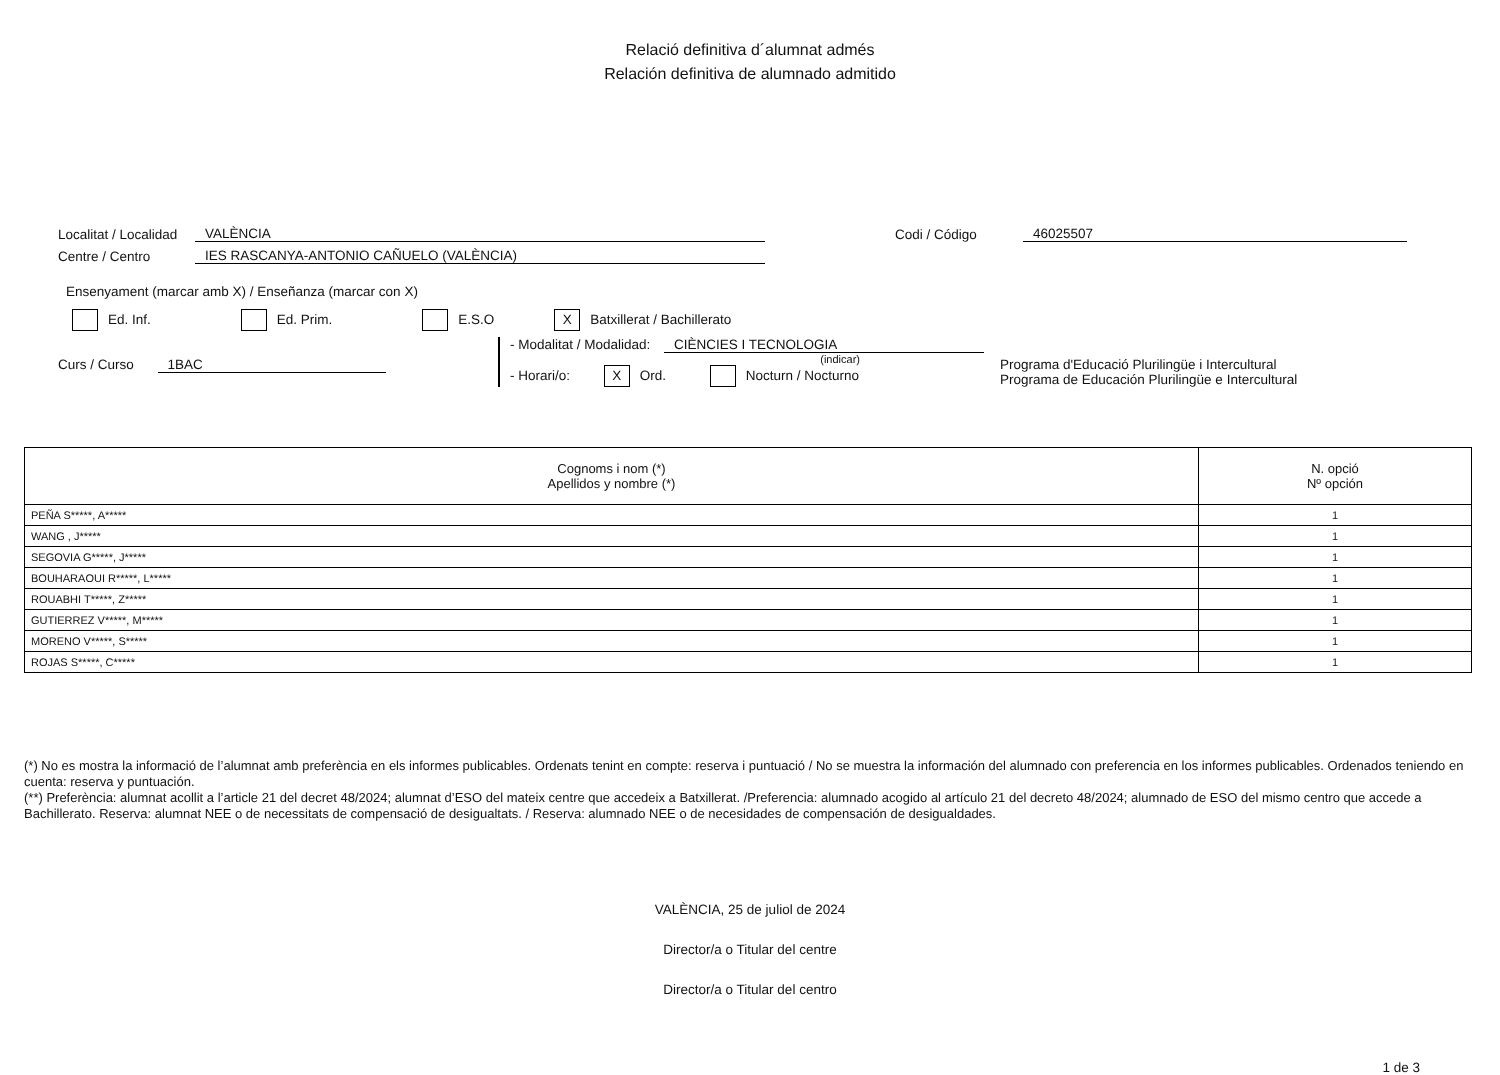Relació definitiva d´alumnat admés
Relación definitiva de alumnado admitido
Localitat / Localidad VALÈNCIA Codi / Código 46025507
Centre / Centro IES RASCANYA-ANTONIO CAÑUELO (VALÈNCIA)
Ensenyament (marcar amb X) / Enseñanza (marcar con X)
Ed. Inf. Ed. Prim. E.S.O X Batxillerat / Bachillerato
Curs / Curso 1BAC
- Modalitat / Modalidad: CIÈNCIES I TECNOLOGIA
(indicar)
- Horari/o: X Ord. Nocturn / Nocturno
Programa d'Educació Plurilingüe i Intercultural
Programa de Educación Plurilingüe e Intercultural
| Cognoms i nom (*) Apellidos y nombre (*) | N. opció Nº opción |
| --- | --- |
| PEÑA S*****, A***** | 1 |
| WANG , J***** | 1 |
| SEGOVIA G*****, J***** | 1 |
| BOUHARAOUI R*****, L***** | 1 |
| ROUABHI T*****, Z***** | 1 |
| GUTIERREZ V*****, M***** | 1 |
| MORENO V*****, S***** | 1 |
| ROJAS S*****, C***** | 1 |
(*) No es mostra la informació de l’alumnat amb preferència en els informes publicables. Ordenats tenint en compte: reserva i puntuació / No se muestra la información del alumnado con preferencia en los informes publicables. Ordenados teniendo en cuenta: reserva y puntuación.
(**) Preferència: alumnat acollit a l’article 21 del decret 48/2024; alumnat d’ESO del mateix centre que accedeix a Batxillerat. /Preferencia: alumnado acogido al artículo 21 del decreto 48/2024; alumnado de ESO del mismo centro que accede a Bachillerato. Reserva: alumnat NEE o de necessitats de compensació de desigualtats. / Reserva: alumnado NEE o de necesidades de compensación de desigualdades.
VALÈNCIA, 25 de juliol de 2024
Director/a o Titular del centre
Director/a o Titular del centro
1 de 3